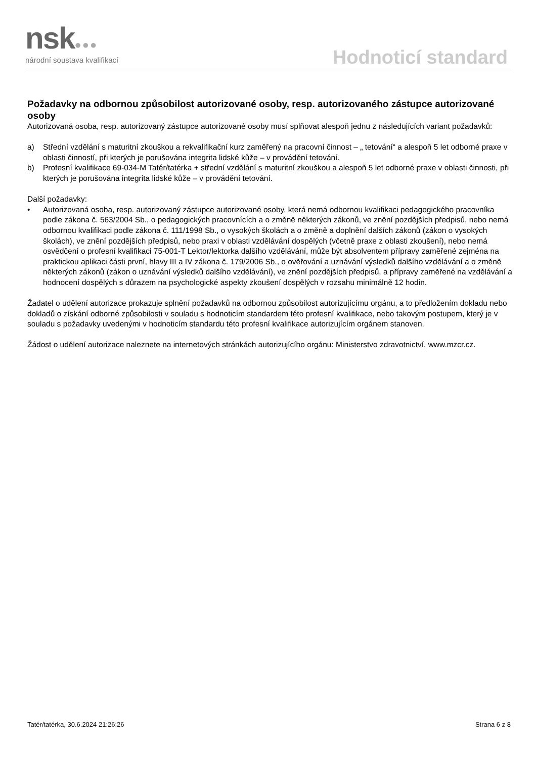nsk●●● národní soustava kvalifikací Hodnoticí standard
Požadavky na odbornou způsobilost autorizované osoby, resp. autorizovaného zástupce autorizované osoby
Autorizovaná osoba, resp. autorizovaný zástupce autorizované osoby musí splňovat alespoň jednu z následujících variant požadavků:
a) Střední vzdělání s maturitní zkouškou a rekvalifikační kurz zaměřený na pracovní činnost – „ tetování“ a alespoň 5 let odborné praxe v oblasti činností, při kterých je porušována integrita lidské kůže – v provádění tetování.
b) Profesní kvalifikace 69-034-M Tatér/tatérka + střední vzdělání s maturitní zkouškou a alespoň 5 let odborné praxe v oblasti činnosti, při kterých je porušována integrita lidské kůže – v provádění tetování.
Další požadavky:
• Autorizovaná osoba, resp. autorizovaný zástupce autorizované osoby, která nemá odbornou kvalifikaci pedagogického pracovníka podle zákona č. 563/2004 Sb., o pedagogických pracovnících a o změně některých zákonů, ve znění pozdějších předpisů, nebo nemá odbornou kvalifikaci podle zákona č. 111/1998 Sb., o vysokých školách a o změně a doplnění dalších zákonů (zákon o vysokých školách), ve znění pozdějších předpisů, nebo praxi v oblasti vzdělávání dospělých (včetně praxe z oblasti zkoušení), nebo nemá osvědčení o profesní kvalifikaci 75-001-T Lektor/lektorka dalšího vzdělávání, může být absolventem přípravy zaměřené zejména na praktickou aplikaci části první, hlavy III a IV zákona č. 179/2006 Sb., o ověřování a uznávání výsledků dalšího vzdělávání a o změně některých zákonů (zákon o uznávání výsledků dalšího vzdělávání), ve znění pozdějších předpisů, a přípravy zaměřené na vzdělávání a hodnocení dospělých s důrazem na psychologické aspekty zkoušení dospělých v rozsahu minimálně 12 hodin.
Žadatel o udělení autorizace prokazuje splnění požadavků na odbornou způsobilost autorizujícímu orgánu, a to předložením dokladu nebo dokladů o získání odborné způsobilosti v souladu s hodnoticím standardem této profesní kvalifikace, nebo takovým postupem, který je v souladu s požadavky uvedenými v hodnoticím standardu této profesní kvalifikace autorizujícím orgánem stanoven.
Žádost o udělení autorizace naleznete na internetových stránkách autorizujícího orgánu: Ministerstvo zdravotnictví, www.mzcr.cz.
Tatér/tatérka, 30.6.2024 21:26:26 Strana 6 z 8